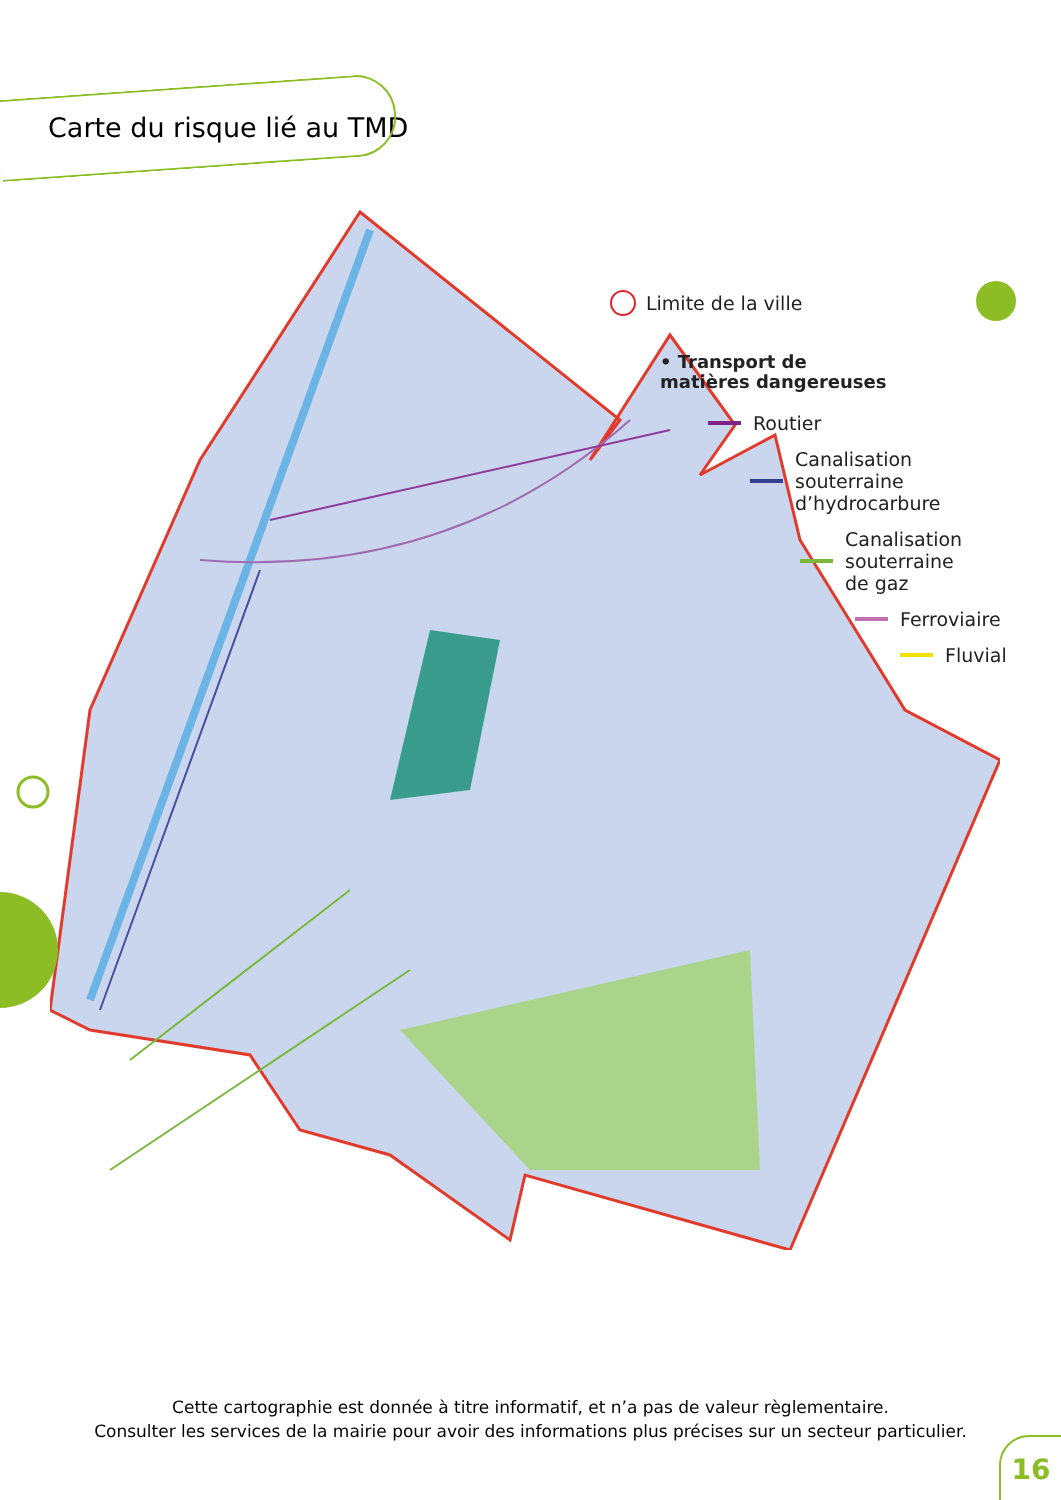Carte du risque lié au TMD
Limite de la ville
• Transport de
matières dangereuses
Routier
Canalisation
souterraine
d’hydrocarbure
Canalisation
souterraine
de gaz
Ferroviaire
Fluvial
Cette cartographie est donnée à titre informatif, et n’a pas de valeur règlementaire.
Consulter les services de la mairie pour avoir des informations plus précises sur un secteur particulier.
16